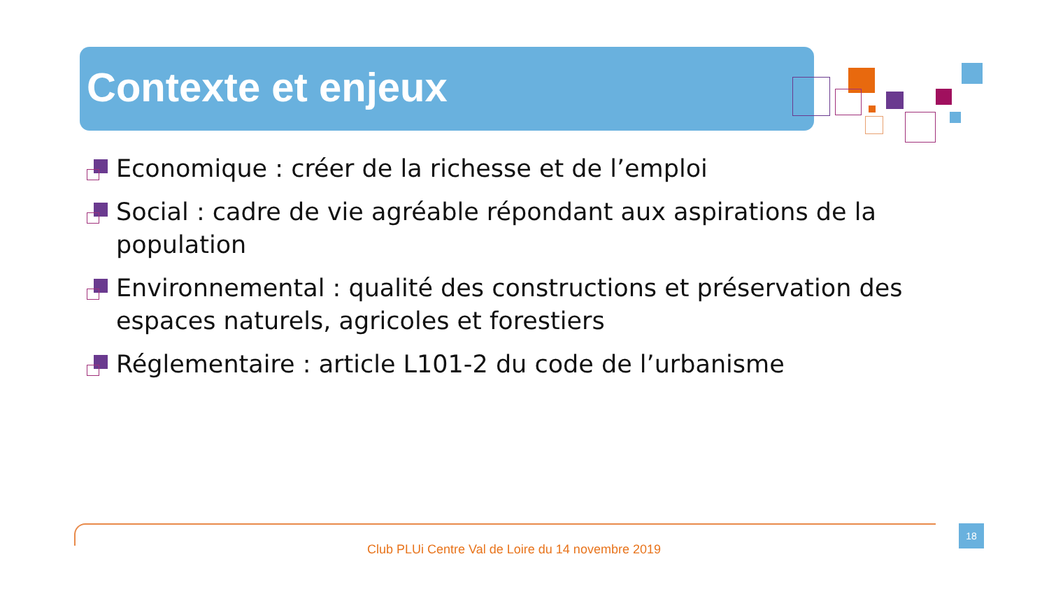Contexte et enjeux
Economique : créer de la richesse et de l’emploi
Social : cadre de vie agréable répondant aux aspirations de la population
Environnemental : qualité des constructions et préservation des espaces naturels, agricoles et forestiers
Réglementaire : article L101-2 du code de l’urbanisme
18
Club PLUi Centre Val de Loire du 14 novembre 2019